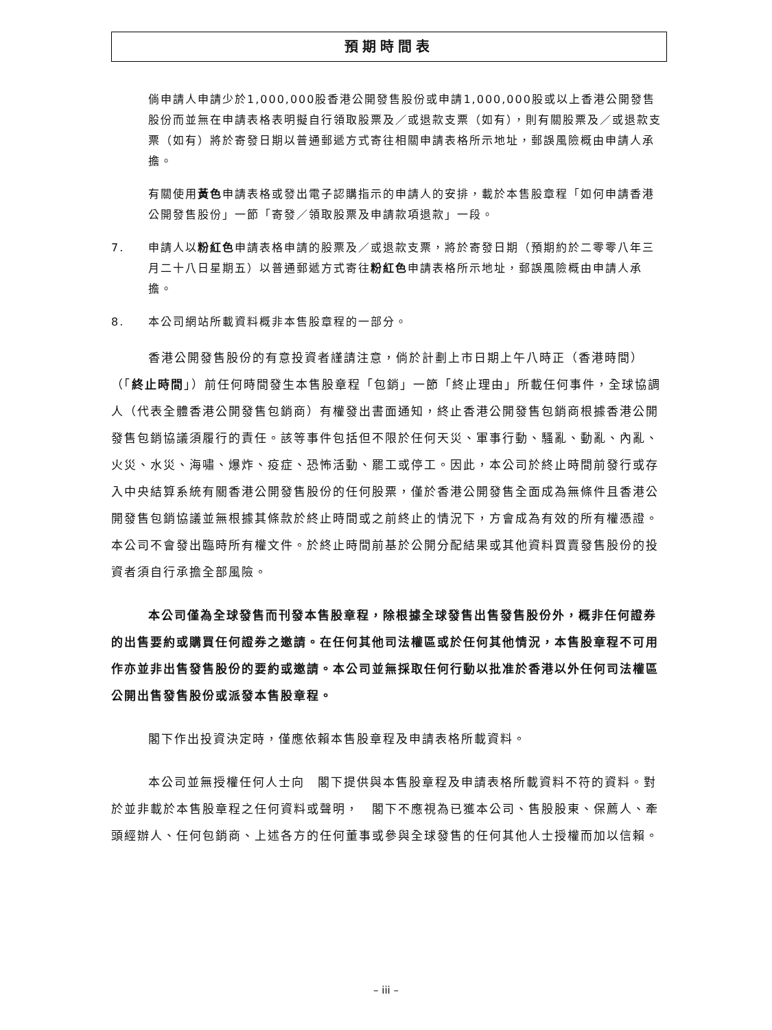預期時間表
倘申請人申請少於1,000,000股香港公開發售股份或申請1,000,000股或以上香港公開發售股份而並無在申請表格表明擬自行領取股票及／或退款支票（如有），則有關股票及／或退款支票（如有）將於寄發日期以普通郵遞方式寄往相關申請表格所示地址，郵誤風險概由申請人承擔。
有關使用黃色申請表格或發出電子認購指示的申請人的安排，載於本售股章程「如何申請香港公開發售股份」一節「寄發／領取股票及申請款項退款」一段。
7. 申請人以粉紅色申請表格申請的股票及／或退款支票，將於寄發日期（預期約於二零零八年三月二十八日星期五）以普通郵遞方式寄往粉紅色申請表格所示地址，郵誤風險概由申請人承擔。
8. 本公司網站所載資料概非本售股章程的一部分。
香港公開發售股份的有意投資者謹請注意，倘於計劃上市日期上午八時正（香港時間）（「終止時間」）前任何時間發生本售股章程「包銷」一節「終止理由」所載任何事件，全球協調人（代表全體香港公開發售包銷商）有權發出書面通知，終止香港公開發售包銷商根據香港公開發售包銷協議須履行的責任。該等事件包括但不限於任何天災、軍事行動、騷亂、動亂、內亂、火災、水災、海嘯、爆炸、疫症、恐怖活動、罷工或停工。因此，本公司於終止時間前發行或存入中央結算系統有關香港公開發售股份的任何股票，僅於香港公開發售全面成為無條件且香港公開發售包銷協議並無根據其條款於終止時間或之前終止的情況下，方會成為有效的所有權憑證。本公司不會發出臨時所有權文件。於終止時間前基於公開分配結果或其他資料買賣發售股份的投資者須自行承擔全部風險。
本公司僅為全球發售而刊發本售股章程，除根據全球發售出售發售股份外，概非任何證券的出售要約或購買任何證券之邀請。在任何其他司法權區或於任何其他情況，本售股章程不可用作亦並非出售發售股份的要約或邀請。本公司並無採取任何行動以批准於香港以外任何司法權區公開出售發售股份或派發本售股章程。
閣下作出投資決定時，僅應依賴本售股章程及申請表格所載資料。
本公司並無授權任何人士向　閣下提供與本售股章程及申請表格所載資料不符的資料。對於並非載於本售股章程之任何資料或聲明，　閣下不應視為已獲本公司、售股股東、保薦人、牽頭經辦人、任何包銷商、上述各方的任何董事或參與全球發售的任何其他人士授權而加以信賴。
– iii –